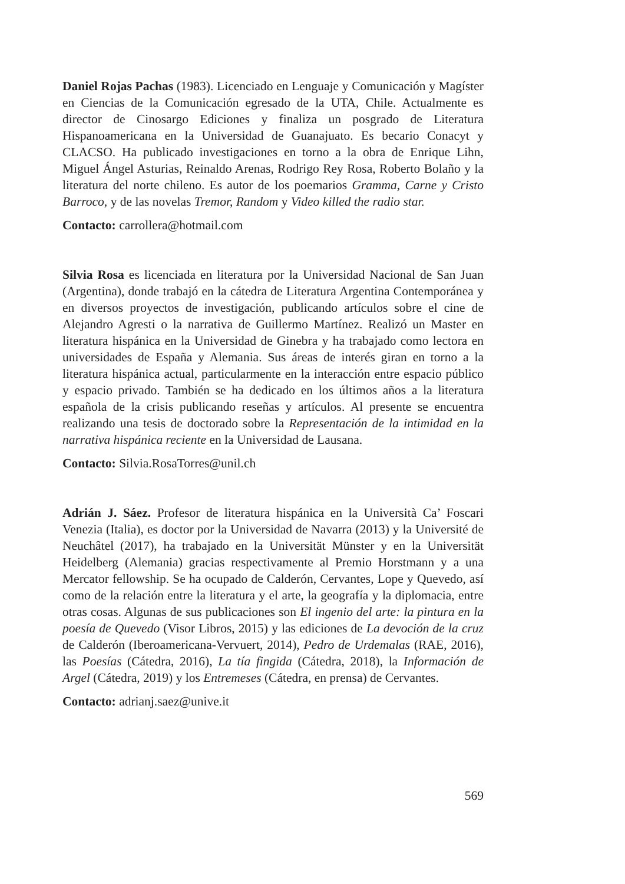Daniel Rojas Pachas (1983). Licenciado en Lenguaje y Comunicación y Magíster en Ciencias de la Comunicación egresado de la UTA, Chile. Actualmente es director de Cinosargo Ediciones y finaliza un posgrado de Literatura Hispanoamericana en la Universidad de Guanajuato. Es becario Conacyt y CLACSO. Ha publicado investigaciones en torno a la obra de Enrique Lihn, Miguel Ángel Asturias, Reinaldo Arenas, Rodrigo Rey Rosa, Roberto Bolaño y la literatura del norte chileno. Es autor de los poemarios Gramma, Carne y Cristo Barroco, y de las novelas Tremor, Random y Video killed the radio star.
Contacto: carrollera@hotmail.com
Silvia Rosa es licenciada en literatura por la Universidad Nacional de San Juan (Argentina), donde trabajó en la cátedra de Literatura Argentina Contemporánea y en diversos proyectos de investigación, publicando artículos sobre el cine de Alejandro Agresti o la narrativa de Guillermo Martínez. Realizó un Master en literatura hispánica en la Universidad de Ginebra y ha trabajado como lectora en universidades de España y Alemania. Sus áreas de interés giran en torno a la literatura hispánica actual, particularmente en la interacción entre espacio público y espacio privado. También se ha dedicado en los últimos años a la literatura española de la crisis publicando reseñas y artículos. Al presente se encuentra realizando una tesis de doctorado sobre la Representación de la intimidad en la narrativa hispánica reciente en la Universidad de Lausana.
Contacto: Silvia.RosaTorres@unil.ch
Adrián J. Sáez. Profesor de literatura hispánica en la Università Ca’ Foscari Venezia (Italia), es doctor por la Universidad de Navarra (2013) y la Université de Neuchâtel (2017), ha trabajado en la Universität Münster y en la Universität Heidelberg (Alemania) gracias respectivamente al Premio Horstmann y a una Mercator fellowship. Se ha ocupado de Calderón, Cervantes, Lope y Quevedo, así como de la relación entre la literatura y el arte, la geografía y la diplomacia, entre otras cosas. Algunas de sus publicaciones son El ingenio del arte: la pintura en la poesía de Quevedo (Visor Libros, 2015) y las ediciones de La devoción de la cruz de Calderón (Iberoamericana-Vervuert, 2014), Pedro de Urdemalas (RAE, 2016), las Poesías (Cátedra, 2016), La tía fingida (Cátedra, 2018), la Información de Argel (Cátedra, 2019) y los Entremeses (Cátedra, en prensa) de Cervantes.
Contacto: adrianj.saez@unive.it
569